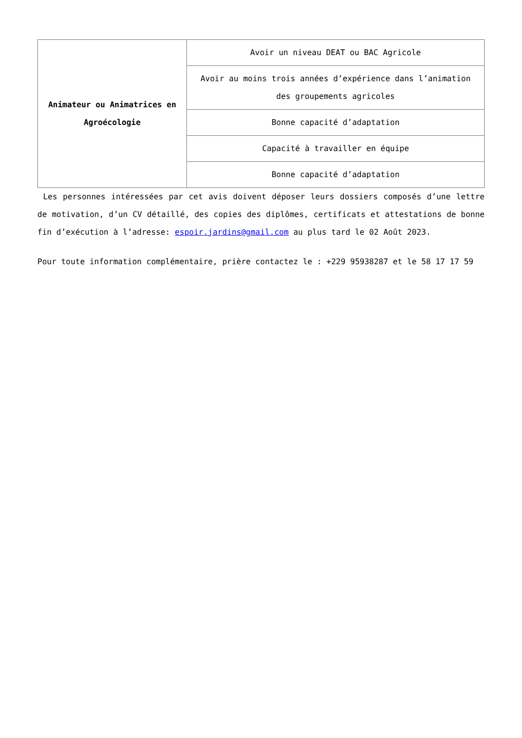| Animateur ou Animatrices en Agroécologie | Avoir un niveau DEAT ou BAC Agricole |
| | Avoir au moins trois années d’expérience dans l’animation des groupements agricoles |
| | Bonne capacité d’adaptation |
| | Capacité à travailler en équipe |
| | Bonne capacité d’adaptation |
Les personnes intéressées par cet avis doivent déposer leurs dossiers composés d’une lettre de motivation, d’un CV détaillé, des copies des diplômes, certificats et attestations de bonne fin d’exécution à l’adresse: espoir.jardins@gmail.com au plus tard le 02 Août 2023.
Pour toute information complémentaire, prière contactez le : +229 95938287 et le 58 17 17 59